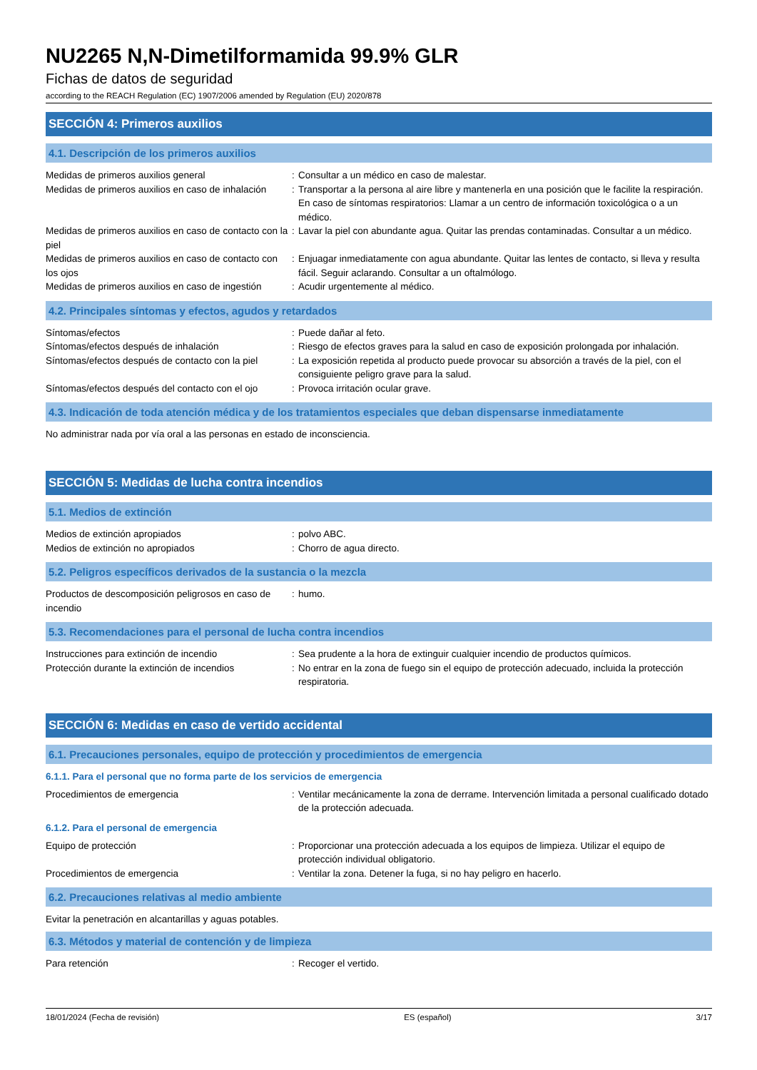NU2265 N,N-Dimetilformamida 99.9% GLR
Fichas de datos de seguridad
according to the REACH Regulation (EC) 1907/2006 amended by Regulation (EU) 2020/878
SECCIÓN 4: Primeros auxilios
4.1. Descripción de los primeros auxilios
| Medidas de primeros auxilios general | : | Consultar a un médico en caso de malestar. |
| Medidas de primeros auxilios en caso de inhalación | : | Transportar a la persona al aire libre y mantenerla en una posición que le facilite la respiración. En caso de síntomas respiratorios: Llamar a un centro de información toxicológica o a un médico. |
| Medidas de primeros auxilios en caso de contacto con la piel | : | Lavar la piel con abundante agua. Quitar las prendas contaminadas. Consultar a un médico. |
| Medidas de primeros auxilios en caso de contacto con los ojos | : | Enjuagar inmediatamente con agua abundante. Quitar las lentes de contacto, si lleva y resulta fácil. Seguir aclarando. Consultar a un oftalmólogo. |
| Medidas de primeros auxilios en caso de ingestión | : | Acudir urgentemente al médico. |
4.2. Principales síntomas y efectos, agudos y retardados
| Síntomas/efectos | : | Puede dañar al feto. |
| Síntomas/efectos después de inhalación | : | Riesgo de efectos graves para la salud en caso de exposición prolongada por inhalación. |
| Síntomas/efectos después de contacto con la piel | : | La exposición repetida al producto puede provocar su absorción a través de la piel, con el consiguiente peligro grave para la salud. |
| Síntomas/efectos después del contacto con el ojo | : | Provoca irritación ocular grave. |
4.3. Indicación de toda atención médica y de los tratamientos especiales que deban dispensarse inmediatamente
No administrar nada por vía oral a las personas en estado de inconsciencia.
SECCIÓN 5: Medidas de lucha contra incendios
5.1. Medios de extinción
| Medios de extinción apropiados | : | polvo ABC. |
| Medios de extinción no apropiados | : | Chorro de agua directo. |
5.2. Peligros específicos derivados de la sustancia o la mezcla
| Productos de descomposición peligrosos en caso de incendio | : | humo. |
5.3. Recomendaciones para el personal de lucha contra incendios
| Instrucciones para extinción de incendio | : | Sea prudente a la hora de extinguir cualquier incendio de productos químicos. |
| Protección durante la extinción de incendios | : | No entrar en la zona de fuego sin el equipo de protección adecuado, incluida la protección respiratoria. |
SECCIÓN 6: Medidas en caso de vertido accidental
6.1. Precauciones personales, equipo de protección y procedimientos de emergencia
6.1.1. Para el personal que no forma parte de los servicios de emergencia
| Procedimientos de emergencia | : | Ventilar mecánicamente la zona de derrame. Intervención limitada a personal cualificado dotado de la protección adecuada. |
6.1.2. Para el personal de emergencia
| Equipo de protección | : | Proporcionar una protección adecuada a los equipos de limpieza. Utilizar el equipo de protección individual obligatorio. |
| Procedimientos de emergencia | : | Ventilar la zona. Detener la fuga, si no hay peligro en hacerlo. |
6.2. Precauciones relativas al medio ambiente
Evitar la penetración en alcantarillas y aguas potables.
6.3. Métodos y material de contención y de limpieza
| Para retención | : | Recoger el vertido. |
18/01/2024 (Fecha de revisión) ES (español) 3/17